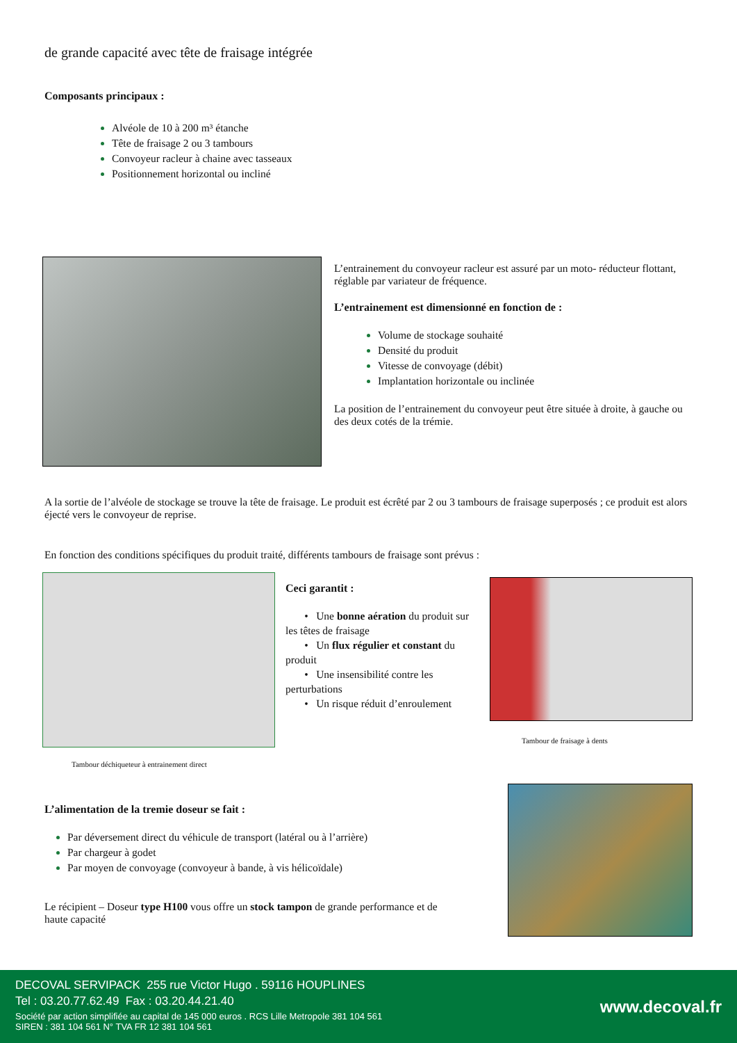de grande capacité avec tête de fraisage intégrée
Composants principaux :
Alvéole de 10 à 200 m³ étanche
Tête de fraisage 2 ou 3 tambours
Convoyeur racleur à chaine avec tasseaux
Positionnement horizontal ou incliné
L’entrainement du convoyeur racleur est assuré par un moto- réducteur flottant, réglable par variateur de fréquence.
L’entrainement est dimensionné en fonction de :
Volume de stockage souhaité
Densité du produit
Vitesse de convoyage (débit)
Implantation horizontale ou inclinée
La position de l’entrainement du convoyeur peut être située à droite, à gauche ou des deux cotés de la trémie.
A la sortie de l’alvéole de stockage se trouve la tête de fraisage. Le produit est écrêté par 2 ou 3 tambours de fraisage superposés ; ce produit est alors éjecté vers le convoyeur de reprise.
En fonction des conditions spécifiques du produit traité, différents tambours de fraisage sont prévus :
Tambour déchiqueteur à entrainement direct
Ceci garantit :
• Une bonne aération du produit sur les têtes de fraisage
• Un flux régulier et constant du produit
• Une insensibilité contre les perturbations
• Un risque réduit d’enroulement
Tambour de fraisage à dents
L’alimentation de la tremie doseur se fait :
Par déversement direct du véhicule de transport (latéral ou à l’arrière)
Par chargeur à godet
Par moyen de convoyage (convoyeur à bande, à vis hélicoïdale)
Le récipient – Doseur type H100 vous offre un stock tampon de grande performance et de haute capacité
DECOVAL SERVIPACK 255 rue Victor Hugo . 59116 HOUPLINES
Tel : 03.20.77.62.49 Fax : 03.20.44.21.40
Société par action simplifiée au capital de 145 000 euros . RCS Lille Metropole 381 104 561
SIREN : 381 104 561 N° TVA FR 12 381 104 561
www.decoval.fr